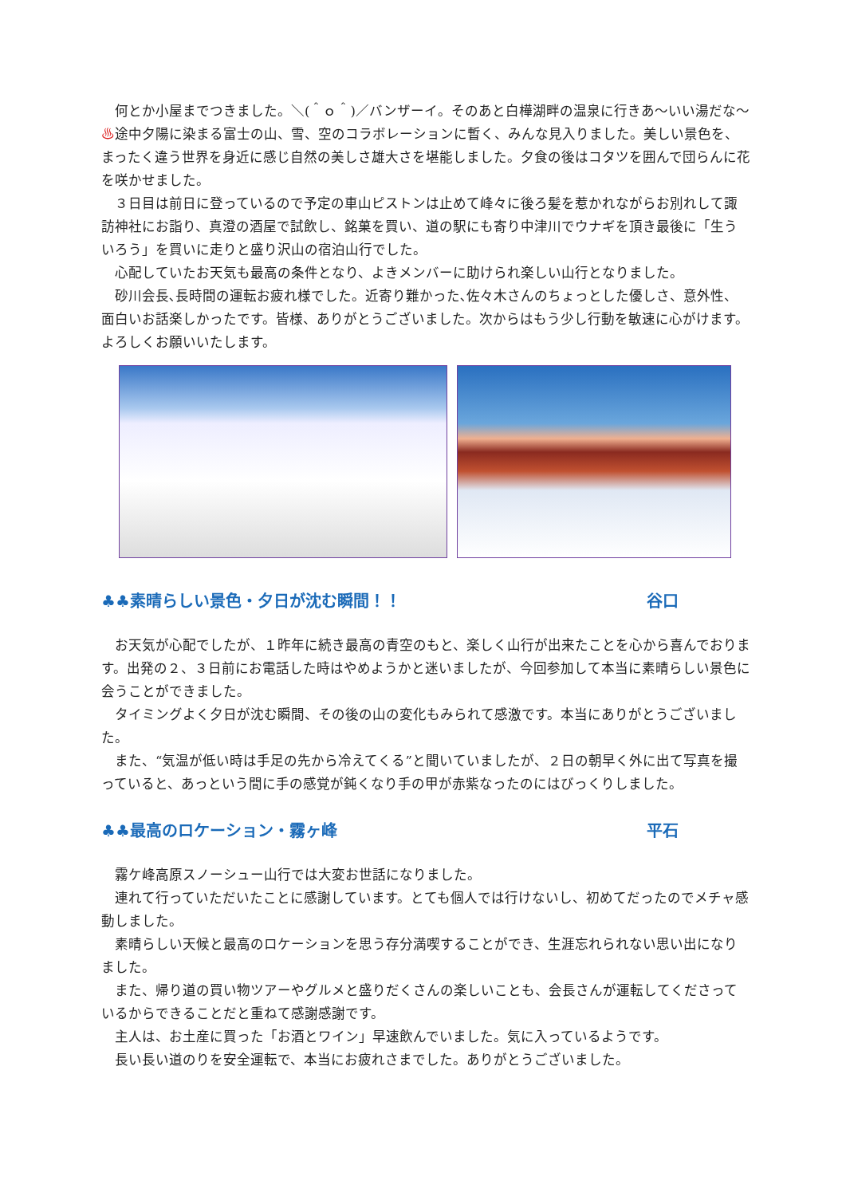何とか小屋までつきました。＼(＾ｏ＾)／バンザーイ。そのあと白樺湖畔の温泉に行きあ～いい湯だな～♨途中夕陽に染まる富士の山、雪、空のコラボレーションに暫く、みんな見入りました。美しい景色を、まったく違う世界を身近に感じ自然の美しさ雄大さを堪能しました。夕食の後はコタツを囲んで団らんに花を咲かせました。
　３日目は前日に登っているので予定の車山ピストンは止めて峰々に後ろ髪を惹かれながらお別れして諏訪神社にお詣り、真澄の酒屋で試飲し、銘菓を買い、道の駅にも寄り中津川でウナギを頂き最後に「生ういろう」を買いに走りと盛り沢山の宿泊山行でした。
　心配していたお天気も最高の条件となり、よきメンバーに助けられ楽しい山行となりました。
　砂川会長､長時間の運転お疲れ様でした。近寄り難かった､佐々木さんのちょっとした優しさ、意外性、面白いお話楽しかったです。皆様、ありがとうございました。次からはもう少し行動を敏速に心がけます。よろしくお願いいたします。
♣♣素晴らしい景色・夕日が沈む瞬間！！ 谷口
　お天気が心配でしたが、１昨年に続き最高の青空のもと、楽しく山行が出来たことを心から喜んでおります。出発の２、３日前にお電話した時はやめようかと迷いましたが、今回参加して本当に素晴らしい景色に会うことができました。
　タイミングよく夕日が沈む瞬間、その後の山の変化もみられて感激です。本当にありがとうございました。
　また、“気温が低い時は手足の先から冷えてくる”と聞いていましたが、２日の朝早く外に出て写真を撮っていると、あっという間に手の感覚が鈍くなり手の甲が赤紫なったのにはびっくりしました。
♣♣最高のロケーション・霧ヶ峰 平石
　霧ケ峰高原スノーシュー山行では大変お世話になりました。
　連れて行っていただいたことに感謝しています。とても個人では行けないし、初めてだったのでメチャ感動しました。
　素晴らしい天候と最高のロケーションを思う存分満喫することができ、生涯忘れられない思い出になりました。
　また、帰り道の買い物ツアーやグルメと盛りだくさんの楽しいことも、会長さんが運転してくださっているからできることだと重ねて感謝感謝です。
　主人は、お土産に買った「お酒とワイン」早速飲んでいました。気に入っているようです。
　長い長い道のりを安全運転で、本当にお疲れさまでした。ありがとうございました。